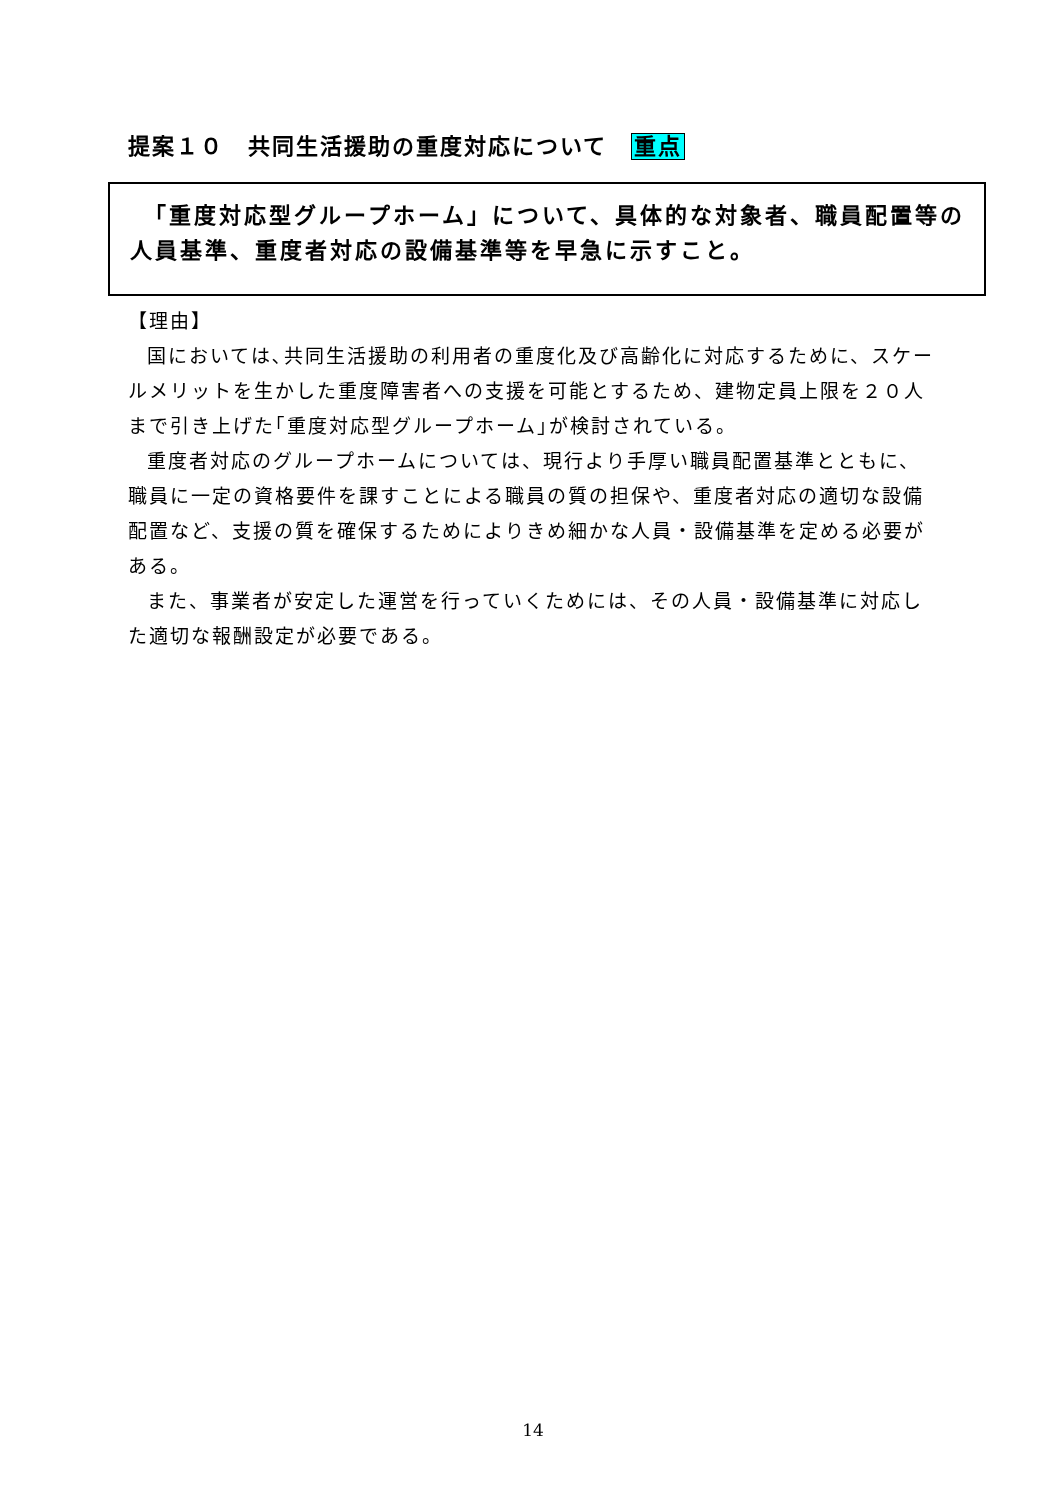提案１０　共同生活援助の重度対応について　重点
　「重度対応型グループホーム」について、具体的な対象者、職員配置等の人員基準、重度者対応の設備基準等を早急に示すこと。
【理由】
国においては､共同生活援助の利用者の重度化及び高齢化に対応するために、スケールメリットを生かした重度障害者への支援を可能とするため、建物定員上限を２０人まで引き上げた｢重度対応型グループホーム｣が検討されている。
重度者対応のグループホームについては、現行より手厚い職員配置基準とともに、職員に一定の資格要件を課すことによる職員の質の担保や、重度者対応の適切な設備配置など、支援の質を確保するためによりきめ細かな人員・設備基準を定める必要がある。
また、事業者が安定した運営を行っていくためには、その人員・設備基準に対応した適切な報酬設定が必要である。
14